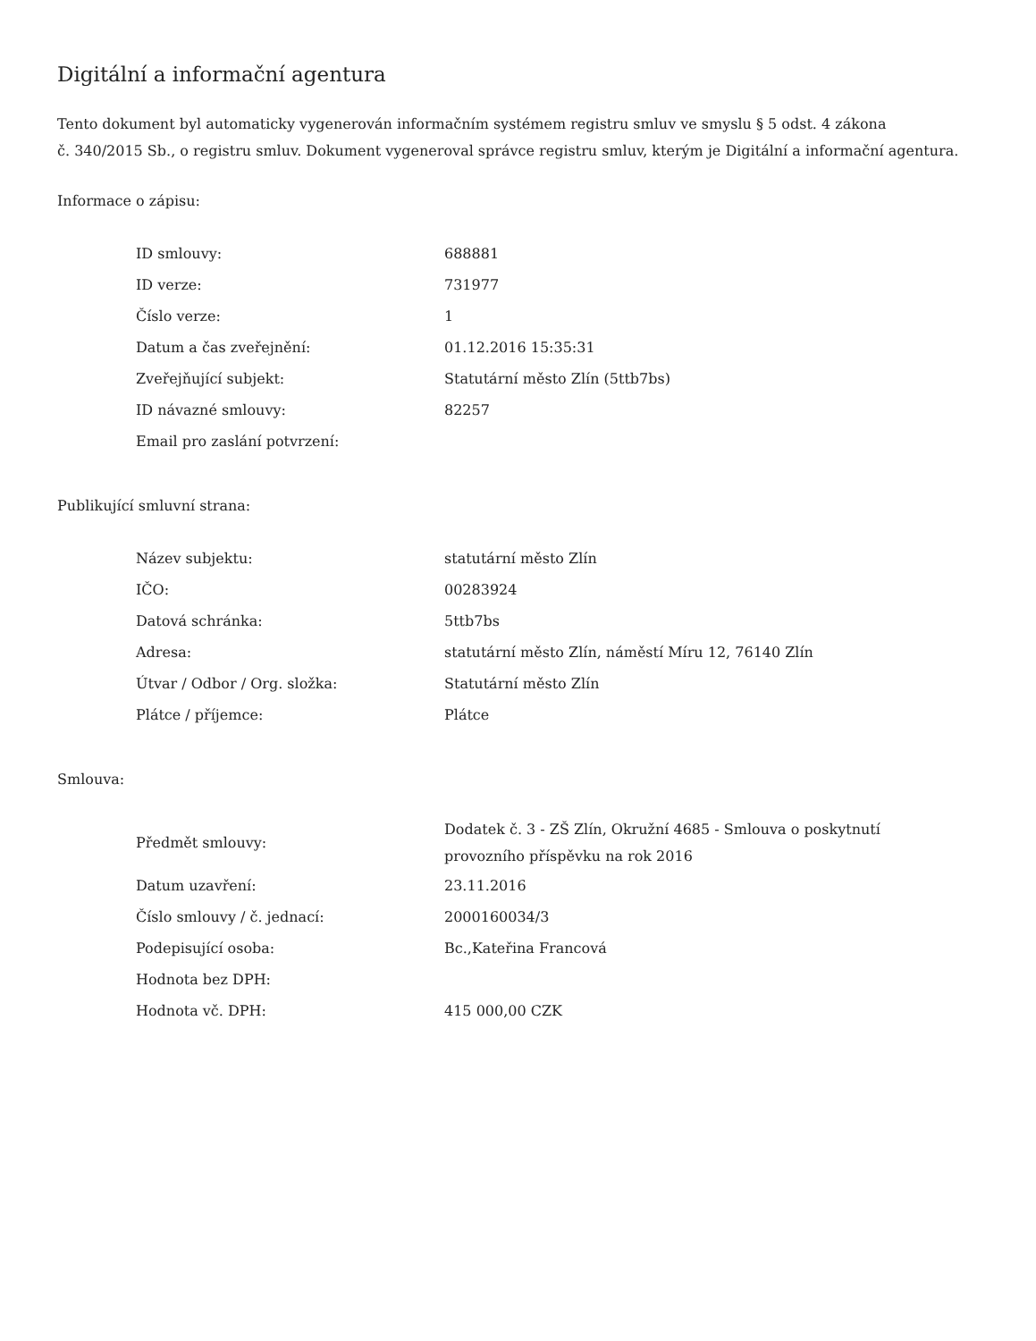Digitální a informační agentura
Tento dokument byl automaticky vygenerován informačním systémem registru smluv ve smyslu § 5 odst. 4 zákona
č. 340/2015 Sb., o registru smluv. Dokument vygeneroval správce registru smluv, kterým je Digitální a informační agentura.
Informace o zápisu:
| ID smlouvy: | 688881 |
| ID verze: | 731977 |
| Číslo verze: | 1 |
| Datum a čas zveřejnění: | 01.12.2016 15:35:31 |
| Zveřejňující subjekt: | Statutární město Zlín (5ttb7bs) |
| ID návazné smlouvy: | 82257 |
| Email pro zaslání potvrzení: | |
Publikující smluvní strana:
| Název subjektu: | statutární město Zlín |
| IČO: | 00283924 |
| Datová schránka: | 5ttb7bs |
| Adresa: | statutární město Zlín, náměstí Míru 12, 76140 Zlín |
| Útvar / Odbor / Org. složka: | Statutární město Zlín |
| Plátce / příjemce: | Plátce |
Smlouva:
| Předmět smlouvy: | Dodatek č. 3 - ZŠ Zlín, Okružní 4685 - Smlouva o poskytnutí provozního příspěvku na rok 2016 |
| Datum uzavření: | 23.11.2016 |
| Číslo smlouvy / č. jednací: | 2000160034/3 |
| Podepisující osoba: | Bc.,Kateřina Francová |
| Hodnota bez DPH: | |
| Hodnota vč. DPH: | 415 000,00 CZK |